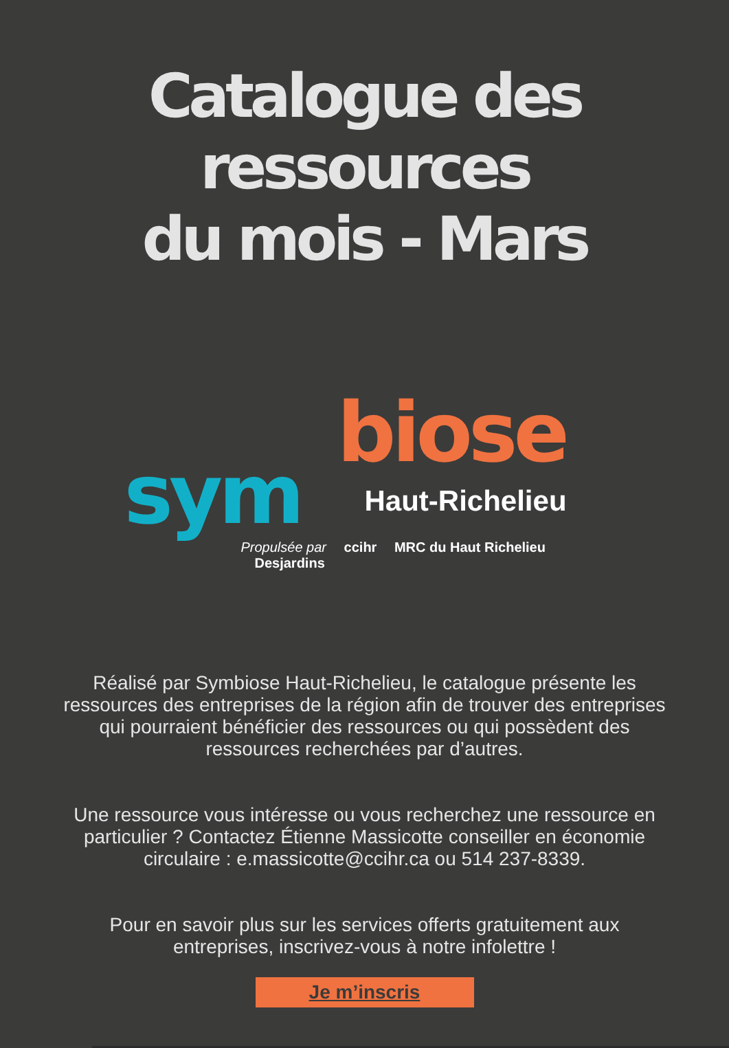Catalogue des ressources
du mois - Mars
biose
sym Haut-Richelieu
Propulsée par ccihr MRC du Haut Richelieu Desjardins
Réalisé par Symbiose Haut-Richelieu, le catalogue présente les ressources des entreprises de la région afin de trouver des entreprises qui pourraient bénéficier des ressources ou qui possèdent des ressources recherchées par d’autres.
Une ressource vous intéresse ou vous recherchez une ressource en particulier ? Contactez Étienne Massicotte conseiller en économie circulaire : e.massicotte@ccihr.ca ou 514 237-8339.
Pour en savoir plus sur les services offerts gratuitement aux entreprises, inscrivez-vous à notre infolettre !
Je m’inscris